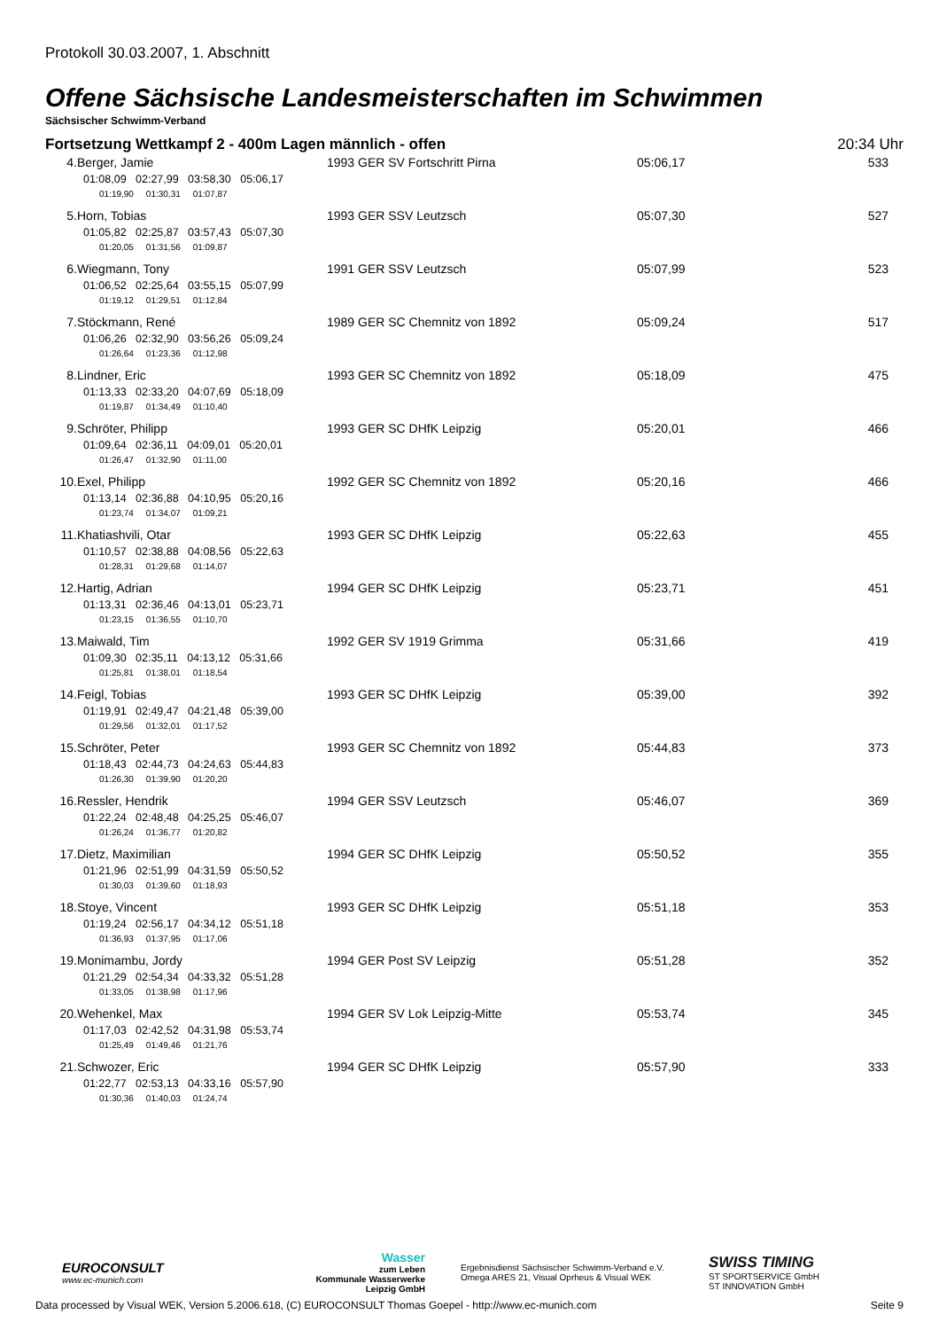Protokoll 30.03.2007, 1. Abschnitt
Offene Sächsische Landesmeisterschaften im Schwimmen
Sächsischer Schwimm-Verband
Fortsetzung Wettkampf 2 - 400m Lagen männlich - offen 20:34 Uhr
| 4. | Berger, Jamie | 1993 GER SV Fortschritt Pirna | 05:06,17 | 533 |
| | 01:08,09 02:27,99 03:58,30 05:06,17 | | | |
| | 01:19,90 01:30,31 01:07,87 | | | |
| 5. | Horn, Tobias | 1993 GER SSV Leutzsch | 05:07,30 | 527 |
| | 01:05,82 02:25,87 03:57,43 05:07,30 | | | |
| | 01:20,05 01:31,56 01:09,87 | | | |
| 6. | Wiegmann, Tony | 1991 GER SSV Leutzsch | 05:07,99 | 523 |
| | 01:06,52 02:25,64 03:55,15 05:07,99 | | | |
| | 01:19,12 01:29,51 01:12,84 | | | |
| 7. | Stöckmann, René | 1989 GER SC Chemnitz von 1892 | 05:09,24 | 517 |
| | 01:06,26 02:32,90 03:56,26 05:09,24 | | | |
| | 01:26,64 01:23,36 01:12,98 | | | |
| 8. | Lindner, Eric | 1993 GER SC Chemnitz von 1892 | 05:18,09 | 475 |
| | 01:13,33 02:33,20 04:07,69 05:18,09 | | | |
| | 01:19,87 01:34,49 01:10,40 | | | |
| 9. | Schröter, Philipp | 1993 GER SC DHfK Leipzig | 05:20,01 | 466 |
| | 01:09,64 02:36,11 04:09,01 05:20,01 | | | |
| | 01:26,47 01:32,90 01:11,00 | | | |
| 10. | Exel, Philipp | 1992 GER SC Chemnitz von 1892 | 05:20,16 | 466 |
| | 01:13,14 02:36,88 04:10,95 05:20,16 | | | |
| | 01:23,74 01:34,07 01:09,21 | | | |
| 11. | Khatiashvili, Otar | 1993 GER SC DHfK Leipzig | 05:22,63 | 455 |
| | 01:10,57 02:38,88 04:08,56 05:22,63 | | | |
| | 01:28,31 01:29,68 01:14,07 | | | |
| 12. | Hartig, Adrian | 1994 GER SC DHfK Leipzig | 05:23,71 | 451 |
| | 01:13,31 02:36,46 04:13,01 05:23,71 | | | |
| | 01:23,15 01:36,55 01:10,70 | | | |
| 13. | Maiwald, Tim | 1992 GER SV 1919 Grimma | 05:31,66 | 419 |
| | 01:09,30 02:35,11 04:13,12 05:31,66 | | | |
| | 01:25,81 01:38,01 01:18,54 | | | |
| 14. | Feigl, Tobias | 1993 GER SC DHfK Leipzig | 05:39,00 | 392 |
| | 01:19,91 02:49,47 04:21,48 05:39,00 | | | |
| | 01:29,56 01:32,01 01:17,52 | | | |
| 15. | Schröter, Peter | 1993 GER SC Chemnitz von 1892 | 05:44,83 | 373 |
| | 01:18,43 02:44,73 04:24,63 05:44,83 | | | |
| | 01:26,30 01:39,90 01:20,20 | | | |
| 16. | Ressler, Hendrik | 1994 GER SSV Leutzsch | 05:46,07 | 369 |
| | 01:22,24 02:48,48 04:25,25 05:46,07 | | | |
| | 01:26,24 01:36,77 01:20,82 | | | |
| 17. | Dietz, Maximilian | 1994 GER SC DHfK Leipzig | 05:50,52 | 355 |
| | 01:21,96 02:51,99 04:31,59 05:50,52 | | | |
| | 01:30,03 01:39,60 01:18,93 | | | |
| 18. | Stoye, Vincent | 1993 GER SC DHfK Leipzig | 05:51,18 | 353 |
| | 01:19,24 02:56,17 04:34,12 05:51,18 | | | |
| | 01:36,93 01:37,95 01:17,06 | | | |
| 19. | Monimambu, Jordy | 1994 GER Post SV Leipzig | 05:51,28 | 352 |
| | 01:21,29 02:54,34 04:33,32 05:51,28 | | | |
| | 01:33,05 01:38,98 01:17,96 | | | |
| 20. | Wehenkel, Max | 1994 GER SV Lok Leipzig-Mitte | 05:53,74 | 345 |
| | 01:17,03 02:42,52 04:31,98 05:53,74 | | | |
| | 01:25,49 01:49,46 01:21,76 | | | |
| 21. | Schwozer, Eric | 1994 GER SC DHfK Leipzig | 05:57,90 | 333 |
| | 01:22,77 02:53,13 04:33,16 05:57,90 | | | |
| | 01:30,36 01:40,03 01:24,74 | | | |
EUROCONSULT
www.ec-munich.com
Wasser
zum Leben
Kommunale Wasserwerke
Leipzig GmbH
Ergebnisdienst Sächsischer Schwimm-Verband e.V.
Omega ARES 21, Visual Oprheus & Visual WEK
SWISS TIMING
ST SPORTSERVICE GmbH
ST INNOVATION GmbH
Data processed by Visual WEK, Version 5.2006.618, (C) EUROCONSULT Thomas Goepel - http://www.ec-munich.com Seite 9